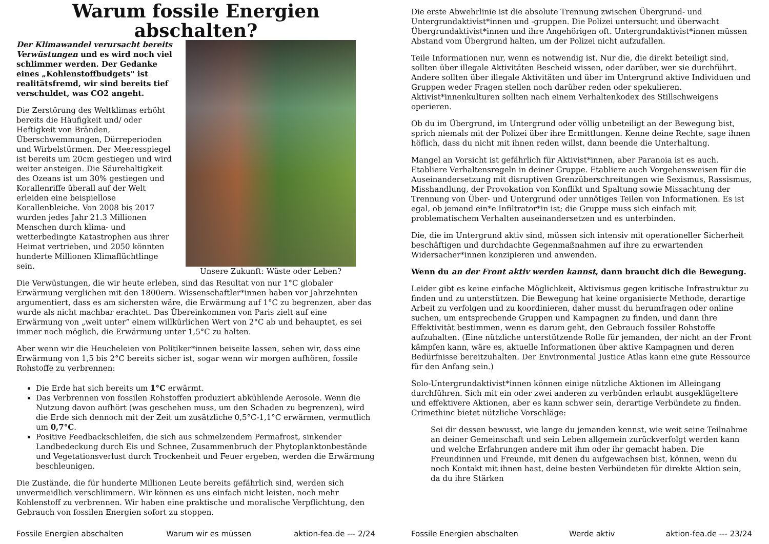Warum fossile Energien abschalten?
Der Klimawandel verursacht bereits Verwüstungen und es wird noch viel schlimmer werden. Der Gedanke eines „Kohlenstoffbudgets" ist realitätsfremd, wir sind bereits tief verschuldet, was CO2 angeht.
Die Zerstörung des Weltklimas erhöht bereits die Häufigkeit und/ oder Heftigkeit von Bränden, Überschwemmungen, Dürreperioden und Wirbelstürmen. Der Meeresspiegel ist bereits um 20cm gestiegen und wird weiter ansteigen. Die Säurehaltigkeit des Ozeans ist um 30% gestiegen und Korallenriffe überall auf der Welt erleiden eine beispiellose Korallenbleiche. Von 2008 bis 2017 wurden jedes Jahr 21.3 Millionen Menschen durch klima- und wetterbedingte Katastrophen aus ihrer Heimat vertrieben, und 2050 könnten hunderte Millionen Klimaflüchtlinge sein.
Unsere Zukunft: Wüste oder Leben?
Die Verwüstungen, die wir heute erleben, sind das Resultat von nur 1°C globaler Erwärmung verglichen mit den 1800ern. Wissenschaftler*innen haben vor Jahrzehnten argumentiert, dass es am sichersten wäre, die Erwärmung auf 1°C zu begrenzen, aber das wurde als nicht machbar erachtet. Das Übereinkommen von Paris zielt auf eine Erwärmung von „weit unter” einem willkürlichen Wert von 2°C ab und behauptet, es sei immer noch möglich, die Erwärmung unter 1,5°C zu halten.
Aber wenn wir die Heucheleien von Politiker*innen beiseite lassen, sehen wir, dass eine Erwärmung von 1,5 bis 2°C bereits sicher ist, sogar wenn wir morgen aufhören, fossile Rohstoffe zu verbrennen:
Die Erde hat sich bereits um 1°C erwärmt.
Das Verbrennen von fossilen Rohstoffen produziert abkühlende Aerosole. Wenn die Nutzung davon aufhört (was geschehen muss, um den Schaden zu begrenzen), wird die Erde sich dennoch mit der Zeit um zusätzliche 0,5°C-1,1°C erwärmen, vermutlich um 0,7°C.
Positive Feedbackschleifen, die sich aus schmelzendem Permafrost, sinkender Landbedeckung durch Eis und Schnee, Zusammenbruch der Phytoplanktonbestände und Vegetationsverlust durch Trockenheit und Feuer ergeben, werden die Erwärmung beschleunigen.
Die Zustände, die für hunderte Millionen Leute bereits gefährlich sind, werden sich unvermeidlich verschlimmern. Wir können es uns einfach nicht leisten, noch mehr Kohlenstoff zu verbrennen. Wir haben eine praktische und moralische Verpflichtung, den Gebrauch von fossilen Energien sofort zu stoppen.
Fossile Energien abschalten Warum wir es müssen aktion-fea.de --- 2/24
Die erste Abwehrlinie ist die absolute Trennung zwischen Übergrund- und Untergrundaktivist*innen und -gruppen. Die Polizei untersucht und überwacht Übergrundaktivist*innen und ihre Angehörigen oft. Untergrundaktivist*innen müssen Abstand vom Übergrund halten, um der Polizei nicht aufzufallen.
Teile Informationen nur, wenn es notwendig ist. Nur die, die direkt beteiligt sind, sollten über illegale Aktivitäten Bescheid wissen, oder darüber, wer sie durchführt. Andere sollten über illegale Aktivitäten und über im Untergrund aktive Individuen und Gruppen weder Fragen stellen noch darüber reden oder spekulieren. Aktivist*innenkulturen sollten nach einem Verhaltenkodex des Stillschweigens operieren.
Ob du im Übergrund, im Untergrund oder völlig unbeteiligt an der Bewegung bist, sprich niemals mit der Polizei über ihre Ermittlungen. Kenne deine Rechte, sage ihnen höflich, dass du nicht mit ihnen reden willst, dann beende die Unterhaltung.
Mangel an Vorsicht ist gefährlich für Aktivist*innen, aber Paranoia ist es auch. Etabliere Verhaltensregeln in deiner Gruppe. Etabliere auch Vorgehensweisen für die Auseinandersetzung mit disruptiven Grenzüberschreitungen wie Sexismus, Rassismus, Misshandlung, der Provokation von Konflikt und Spaltung sowie Missachtung der Trennung von Über- und Untergrund oder unnötiges Teilen von Informationen. Es ist egal, ob jemand ein*e Infiltrator*in ist; die Gruppe muss sich einfach mit problematischem Verhalten auseinandersetzen und es unterbinden.
Die, die im Untergrund aktiv sind, müssen sich intensiv mit operationeller Sicherheit beschäftigen und durchdachte Gegenmaßnahmen auf ihre zu erwartenden Widersacher*innen konzipieren und anwenden.
Wenn du an der Front aktiv werden kannst, dann braucht dich die Bewegung.
Leider gibt es keine einfache Möglichkeit, Aktivismus gegen kritische Infrastruktur zu finden und zu unterstützen. Die Bewegung hat keine organisierte Methode, derartige Arbeit zu verfolgen und zu koordinieren, daher musst du herumfragen oder online suchen, um entsprechende Gruppen und Kampagnen zu finden, und dann ihre Effektivität bestimmen, wenn es darum geht, den Gebrauch fossiler Rohstoffe aufzuhalten. (Eine nützliche unterstützende Rolle für jemanden, der nicht an der Front kämpfen kann, wäre es, aktuelle Informationen über aktive Kampagnen und deren Bedürfnisse bereitzuhalten. Der Environmental Justice Atlas kann eine gute Ressource für den Anfang sein.)
Solo-Untergrundaktivist*innen können einige nützliche Aktionen im Alleingang durchführen. Sich mit ein oder zwei anderen zu verbünden erlaubt ausgeklügeltere und effektivere Aktionen, aber es kann schwer sein, derartige Verbündete zu finden. Crimethinc bietet nützliche Vorschläge:
Sei dir dessen bewusst, wie lange du jemanden kennst, wie weit seine Teilnahme an deiner Gemeinschaft und sein Leben allgemein zurückverfolgt werden kann und welche Erfahrungen andere mit ihm oder ihr gemacht haben. Die Freundinnen und Freunde, mit denen du aufgewachsen bist, können, wenn du noch Kontakt mit ihnen hast, deine besten Verbündeten für direkte Aktion sein, da du ihre Stärken
Fossile Energien abschalten Werde aktiv aktion-fea.de --- 23/24